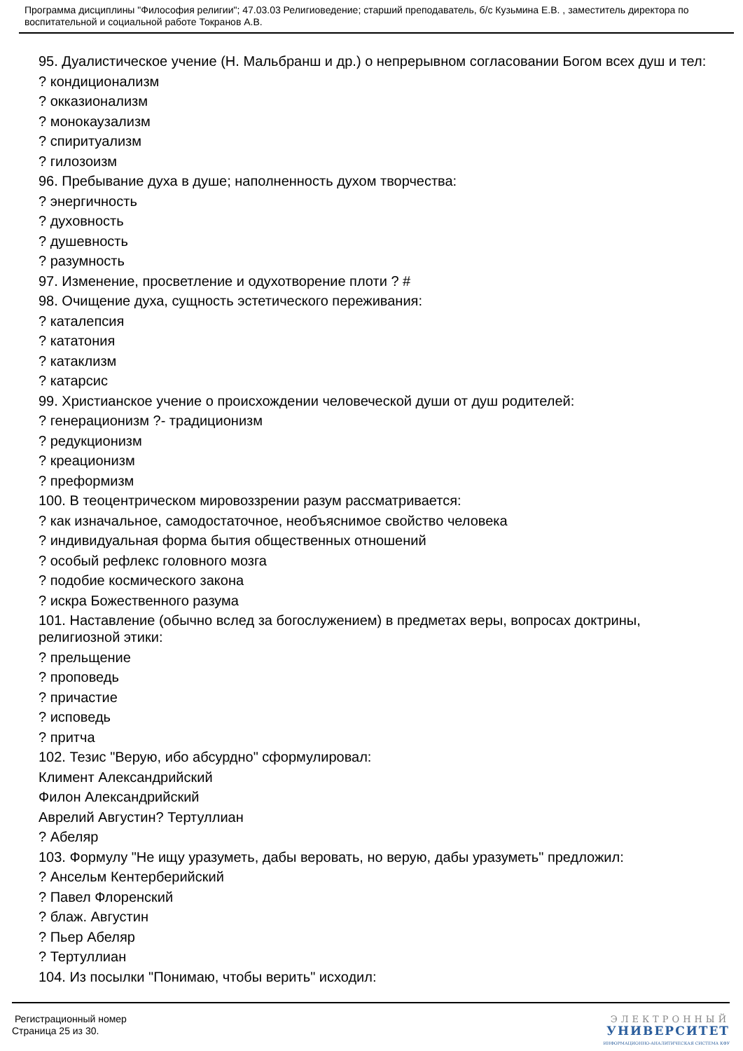Программа дисциплины "Философия религии"; 47.03.03 Религиоведение; старший преподаватель, б/с Кузьмина Е.В. , заместитель директора по воспитательной и социальной работе Токранов А.В.
95. Дуалистическое учение (Н. Мальбранш и др.) о непрерывном согласовании Богом всех душ и тел:
? кондиционализм
? окказионализм
? монокаузализм
? спиритуализм
? гилозоизм
96. Пребывание духа в душе; наполненность духом творчества:
? энергичность
? духовность
? душевность
? разумность
97. Изменение, просветление и одухотворение плоти ? #
98. Очищение духа, сущность эстетического переживания:
? каталепсия
? кататония
? катаклизм
? катарсис
99. Христианское учение о происхождении человеческой души от душ родителей:
? генерационизм ?- традиционизм
? редукционизм
? креационизм
? преформизм
100. В теоцентрическом мировоззрении разум рассматривается:
? как изначальное, самодостаточное, необъяснимое свойство человека
? индивидуальная форма бытия общественных отношений
? особый рефлекс головного мозга
? подобие космического закона
? искра Божественного разума
101. Наставление (обычно вслед за богослужением) в предметах веры, вопросах доктрины, религиозной этики:
? прельщение
? проповедь
? причастие
? исповедь
? притча
102. Тезис "Верую, ибо абсурдно" сформулировал:
Климент Александрийский
Филон Александрийский
Аврелий Августин? Тертуллиан
? Абеляр
103. Формулу "Не ищу уразуметь, дабы веровать, но верую, дабы уразуметь" предложил:
? Ансельм Кентерберийский
? Павел Флоренский
? блаж. Августин
? Пьер Абеляр
? Тертуллиан
104. Из посылки "Понимаю, чтобы верить" исходил:
Регистрационный номер
Страница 25 из 30.
ЭЛЕКТРОННЫЙ
УНИВЕРСИТЕТ
ИНФОРМАЦИОННО-АНАЛИТИЧЕСКАЯ СИСТЕМА КФУ